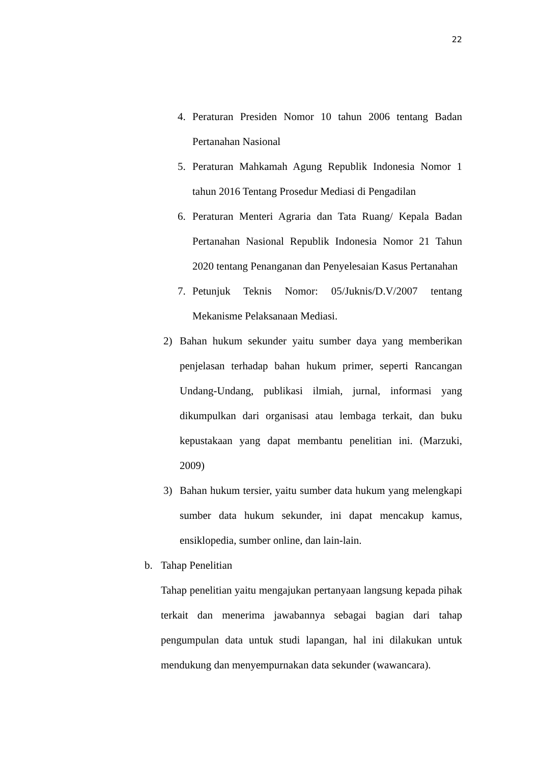22
4. Peraturan Presiden Nomor 10 tahun 2006 tentang Badan Pertanahan Nasional
5. Peraturan Mahkamah Agung Republik Indonesia Nomor 1 tahun 2016 Tentang Prosedur Mediasi di Pengadilan
6. Peraturan Menteri Agraria dan Tata Ruang/ Kepala Badan Pertanahan Nasional Republik Indonesia Nomor 21 Tahun 2020 tentang Penanganan dan Penyelesaian Kasus Pertanahan
7. Petunjuk Teknis Nomor: 05/Juknis/D.V/2007 tentang Mekanisme Pelaksanaan Mediasi.
2) Bahan hukum sekunder yaitu sumber daya yang memberikan penjelasan terhadap bahan hukum primer, seperti Rancangan Undang-Undang, publikasi ilmiah, jurnal, informasi yang dikumpulkan dari organisasi atau lembaga terkait, dan buku kepustakaan yang dapat membantu penelitian ini. (Marzuki, 2009)
3) Bahan hukum tersier, yaitu sumber data hukum yang melengkapi sumber data hukum sekunder, ini dapat mencakup kamus, ensiklopedia, sumber online, dan lain-lain.
b. Tahap Penelitian
Tahap penelitian yaitu mengajukan pertanyaan langsung kepada pihak terkait dan menerima jawabannya sebagai bagian dari tahap pengumpulan data untuk studi lapangan, hal ini dilakukan untuk mendukung dan menyempurnakan data sekunder (wawancara).